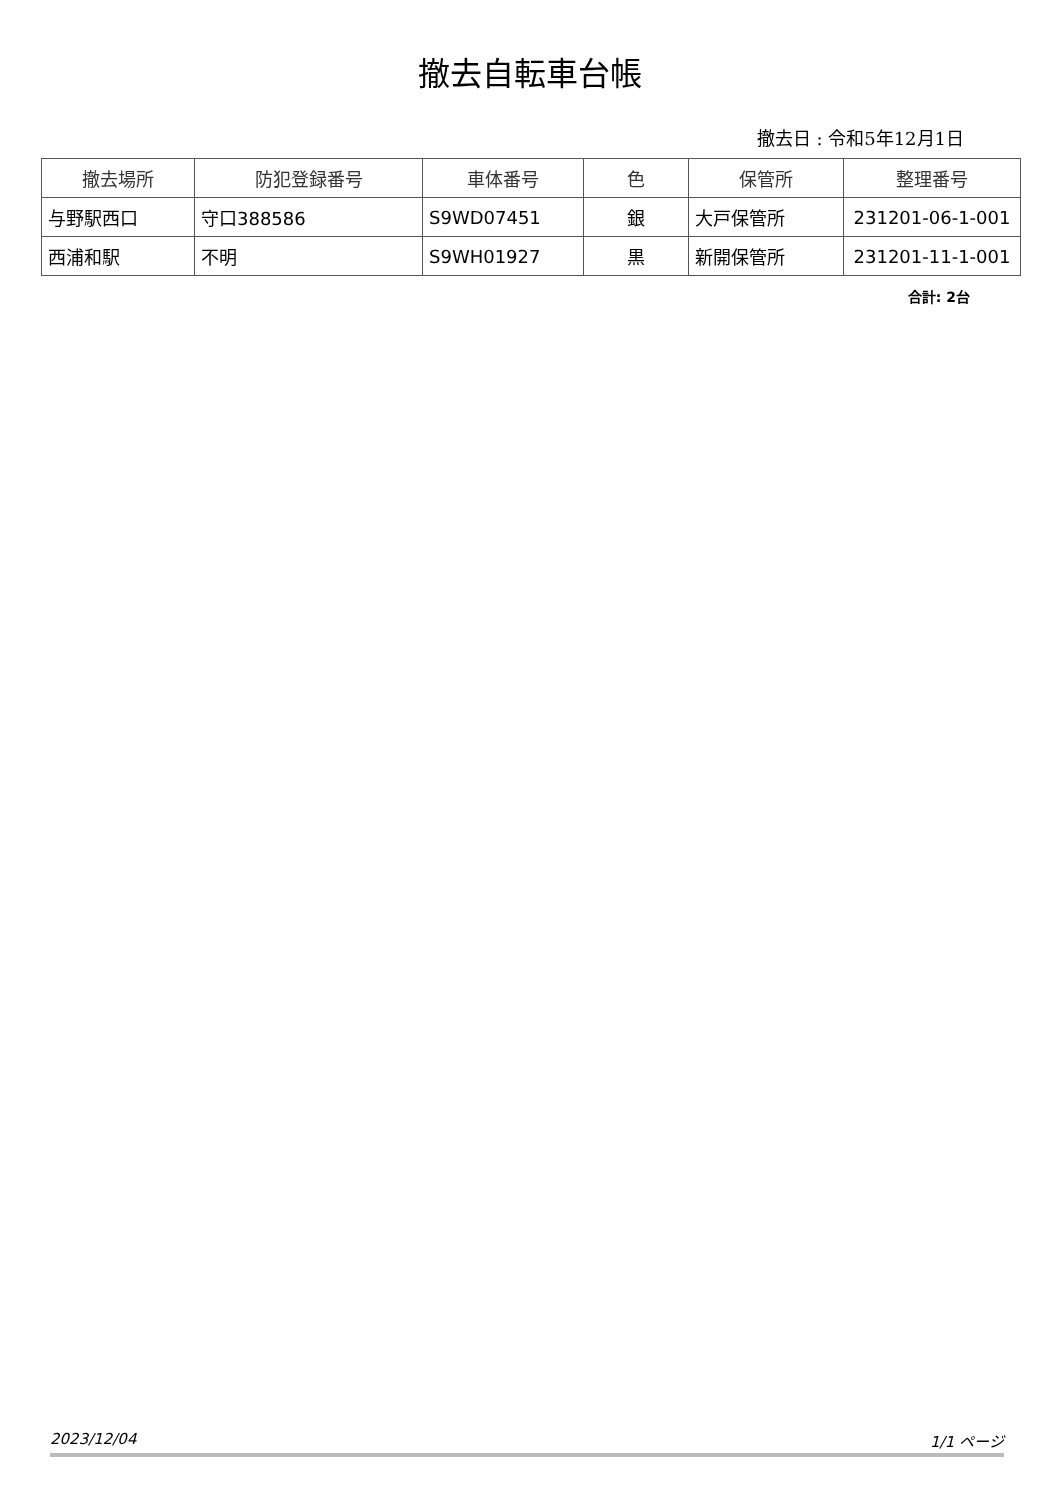撤去自転車台帳
撤去日 : 令和5年12月1日
| 撤去場所 | 防犯登録番号 | 車体番号 | 色 | 保管所 | 整理番号 |
| --- | --- | --- | --- | --- | --- |
| 与野駅西口 | 守口388586 | S9WD07451 | 銀 | 大戸保管所 | 231201-06-1-001 |
| 西浦和駅 | 不明 | S9WH01927 | 黒 | 新開保管所 | 231201-11-1-001 |
合計: 2台
2023/12/04 1/1 ページ